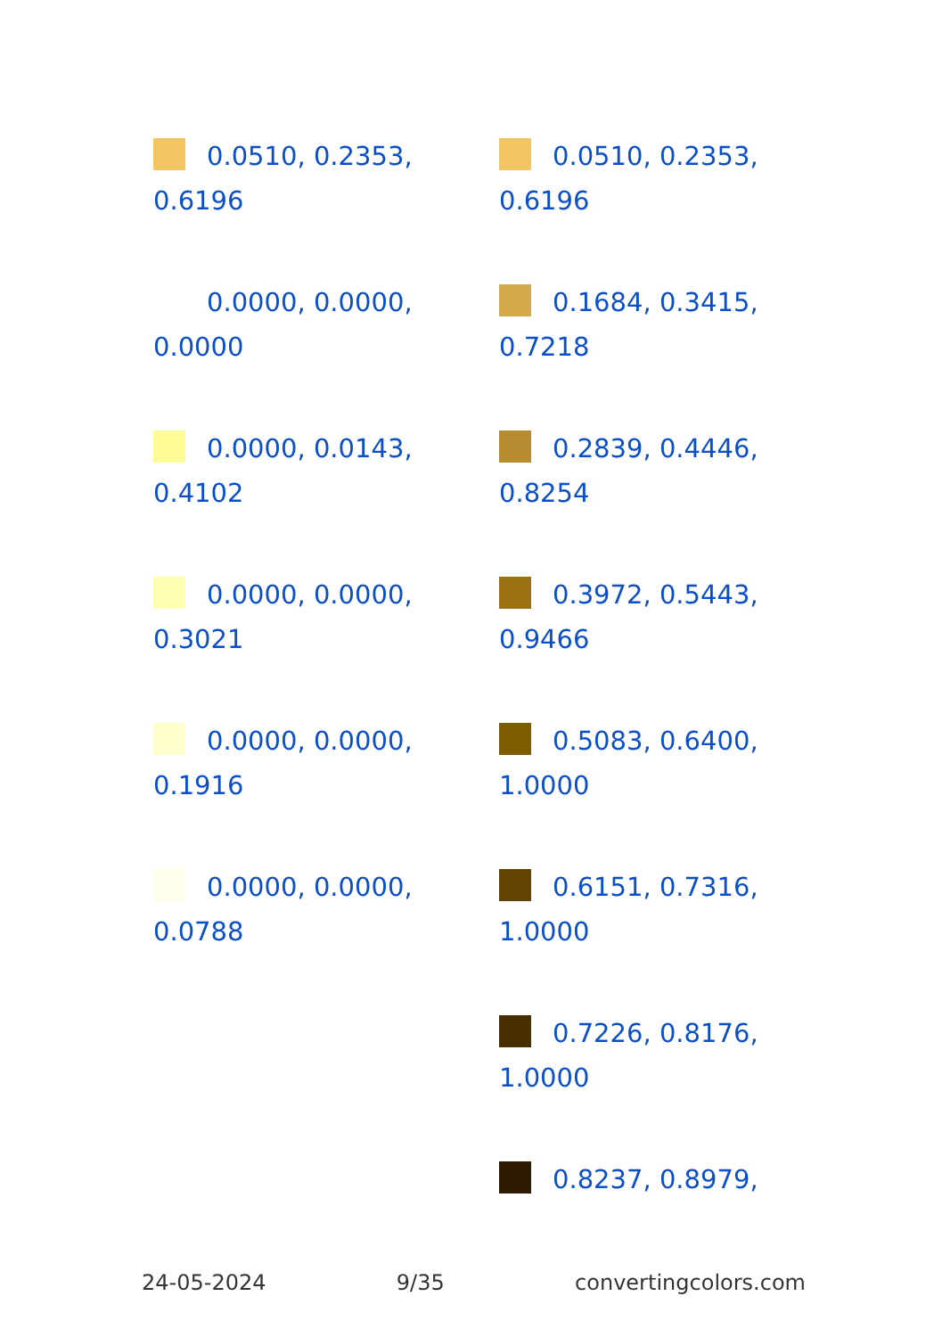0.0510, 0.2353,
0.6196
0.0000, 0.0000,
0.0000
0.0000, 0.0143,
0.4102
0.0000, 0.0000,
0.3021
0.0000, 0.0000,
0.1916
0.0000, 0.0000,
0.0788
0.0510, 0.2353,
0.6196
0.1684, 0.3415,
0.7218
0.2839, 0.4446,
0.8254
0.3972, 0.5443,
0.9466
0.5083, 0.6400,
1.0000
0.6151, 0.7316,
1.0000
0.7226, 0.8176,
1.0000
0.8237, 0.8979,
24-05-2024 9/35 convertingcolors.com